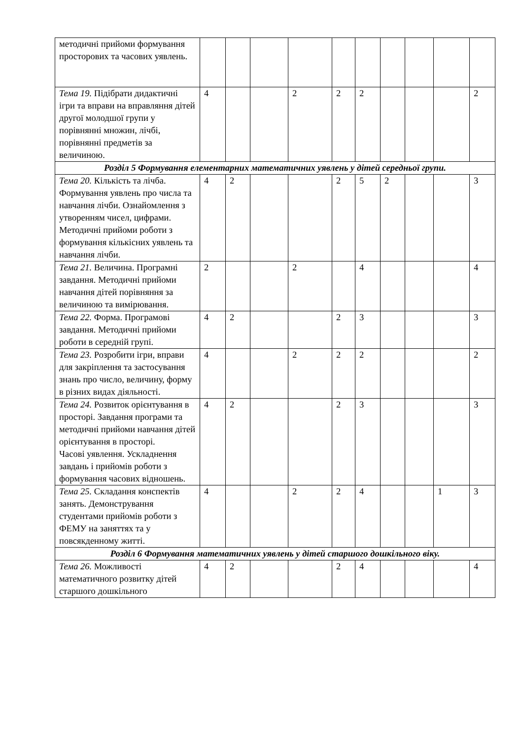| методичні прийоми формування просторових та часових уявлень. | | | | | | | | | | |
| Тема 19. Підібрати дидактичні ігри та вправи на вправляння дітей другої молодшої групи у порівнянні множин, лічбі, порівнянні предметів за величиною. | 4 | | | 2 | 2 | 2 | | | | 2 |
| Розділ 5 Формування елементарних математичних уявлень у дітей середньої групи. | | | | | | | | | | |
| Тема 20. Кількість та лічба. Формування уявлень про числа та навчання лічби. Ознайомлення з утворенням чисел, цифрами. Методичні прийоми роботи з формування кількісних уявлень та навчання лічби. | 4 | 2 | | | 2 | 5 | 2 | | | 3 |
| Тема 21. Величина. Програмні завдання. Методичні прийоми навчання дітей порівняння за величиною та вимірювання. | 2 | | | 2 | | 4 | | | | 4 |
| Тема 22. Форма. Програмові завдання. Методичні прийоми роботи в середній групі. | 4 | 2 | | | 2 | 3 | | | | 3 |
| Тема 23. Розробити ігри, вправи для закріплення та застосування знань про число, величину, форму в різних видах діяльності. | 4 | | | 2 | 2 | 2 | | | | 2 |
| Тема 24. Розвиток орієнтування в просторі. Завдання програми та методичні прийоми навчання дітей орієнтування в просторі. Часові уявлення. Ускладнення завдань і прийомів роботи з формування часових відношень. | 4 | 2 | | | 2 | 3 | | | | 3 |
| Тема 25. Складання конспектів занять. Демонстрування студентами прийомів роботи з ФЕМУ на заняттях та у повсякденному житті. | 4 | | | 2 | 2 | 4 | | | 1 | 3 |
| Розділ 6 Формування математичних уявлень у дітей старшого дошкільного віку. | | | | | | | | | | |
| Тема 26. Можливості математичного розвитку дітей старшого дошкільного | 4 | 2 | | | 2 | 4 | | | | 4 |